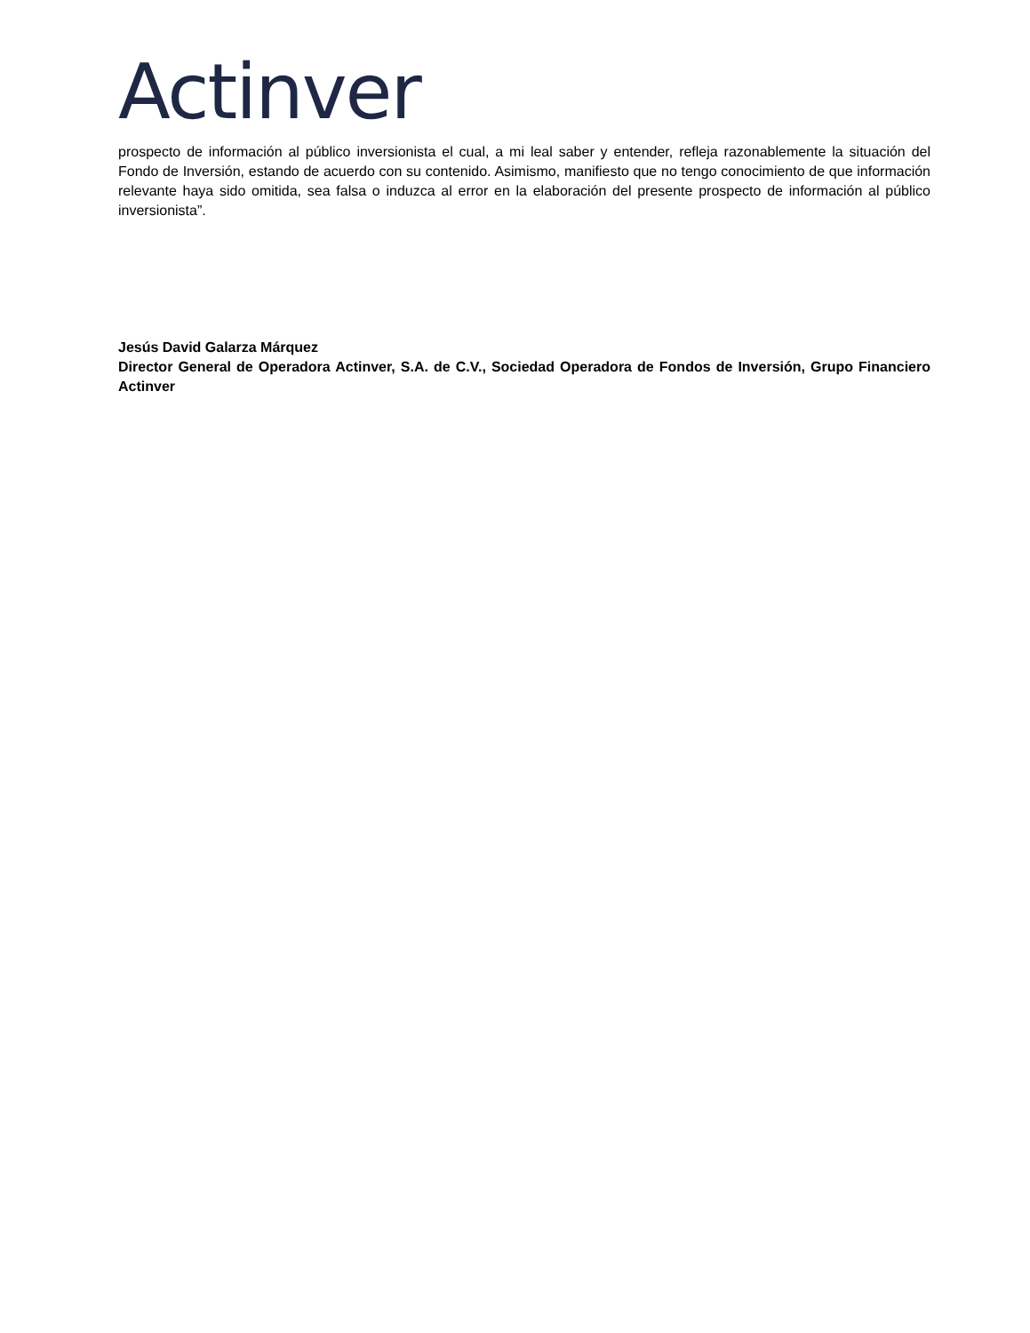Actinver
prospecto de información al público inversionista el cual, a mi leal saber y entender, refleja razonablemente la situación del Fondo de Inversión, estando de acuerdo con su contenido. Asimismo, manifiesto que no tengo conocimiento de que información relevante haya sido omitida, sea falsa o induzca al error en la elaboración del presente prospecto de información al público inversionista”.
Jesús David Galarza Márquez
Director General de Operadora Actinver, S.A. de C.V., Sociedad Operadora de Fondos de Inversión, Grupo Financiero Actinver